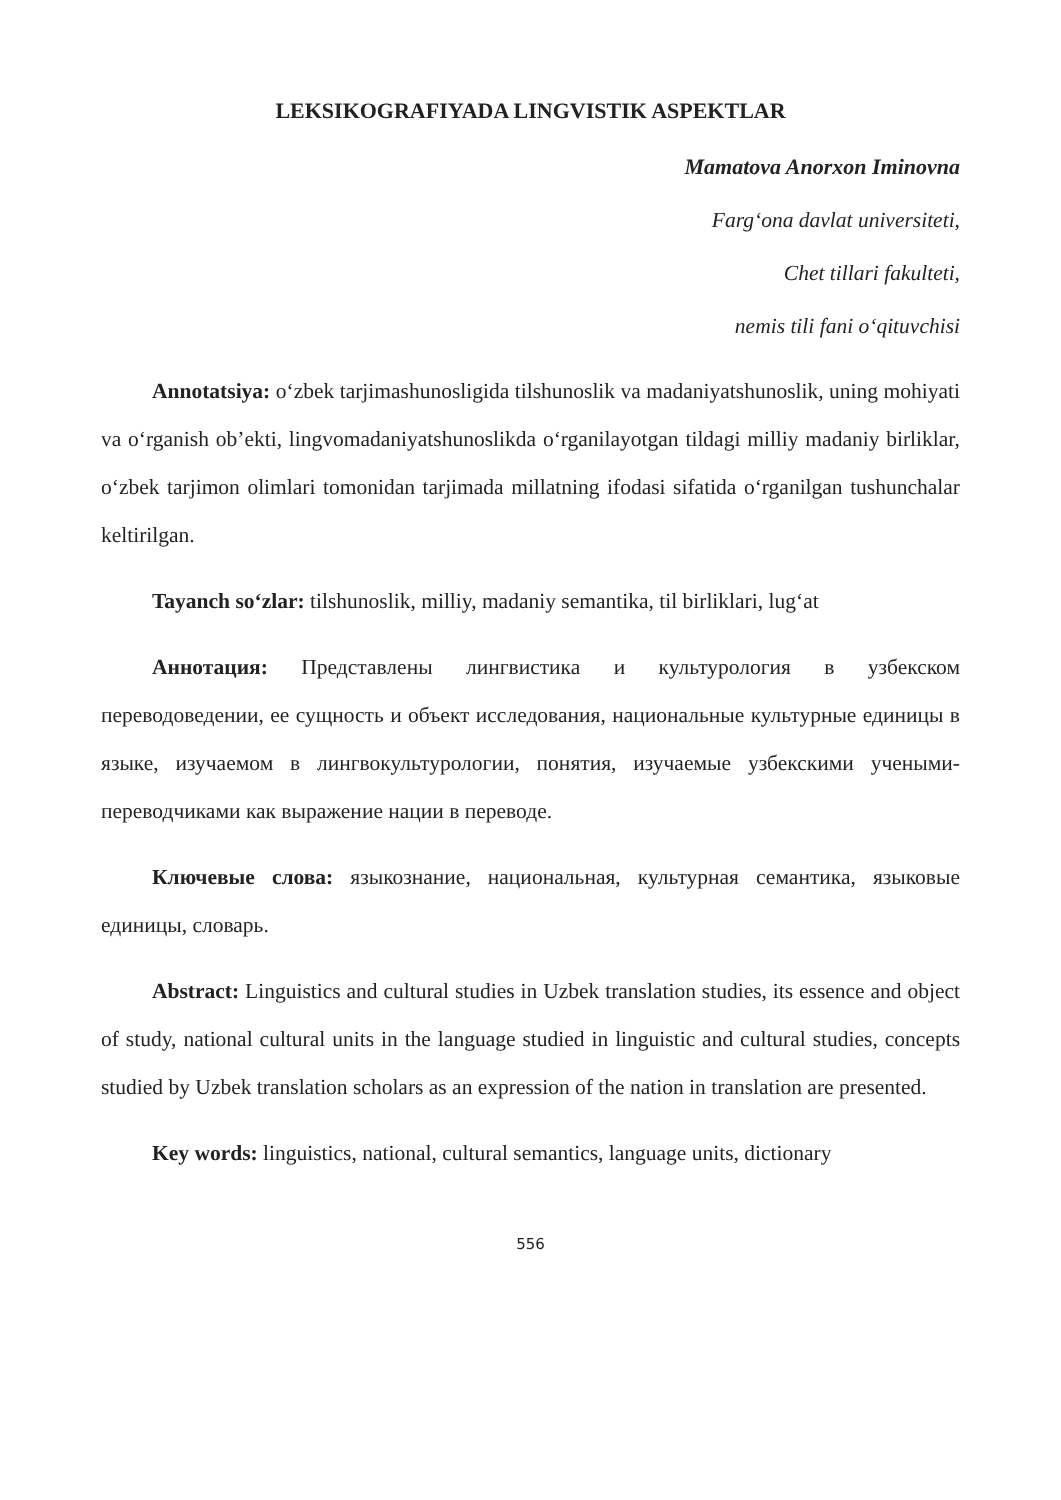LEKSIKOGRAFIYADA LINGVISTIK ASPEKTLAR
Mamatova Anorxon Iminovna
Farg‘ona davlat universiteti,
Chet tillari fakulteti,
nemis tili fani o‘qituvchisi
Annotatsiya: o‘zbek tarjimashunosligida tilshunoslik va madaniyatshunoslik, uning mohiyati va o‘rganish ob’ekti, lingvomadaniyatshunoslikda o‘rganilayotgan tildagi milliy madaniy birliklar, o‘zbek tarjimon olimlari tomonidan tarjimada millatning ifodasi sifatida o‘rganilgan tushunchalar keltirilgan.
Tayanch so‘zlar: tilshunoslik, milliy, madaniy semantika, til birliklari, lug‘at
Аннотация: Представлены лингвистика и культурология в узбекском переводоведении, ее сущность и объект исследования, национальные культурные единицы в языке, изучаемом в лингвокультурологии, понятия, изучаемые узбекскими учеными-переводчиками как выражение нации в переводе.
Ключевые слова: языкознание, национальная, культурная семантика, языковые единицы, словарь.
Abstract: Linguistics and cultural studies in Uzbek translation studies, its essence and object of study, national cultural units in the language studied in linguistic and cultural studies, concepts studied by Uzbek translation scholars as an expression of the nation in translation are presented.
Key words: linguistics, national, cultural semantics, language units, dictionary
556